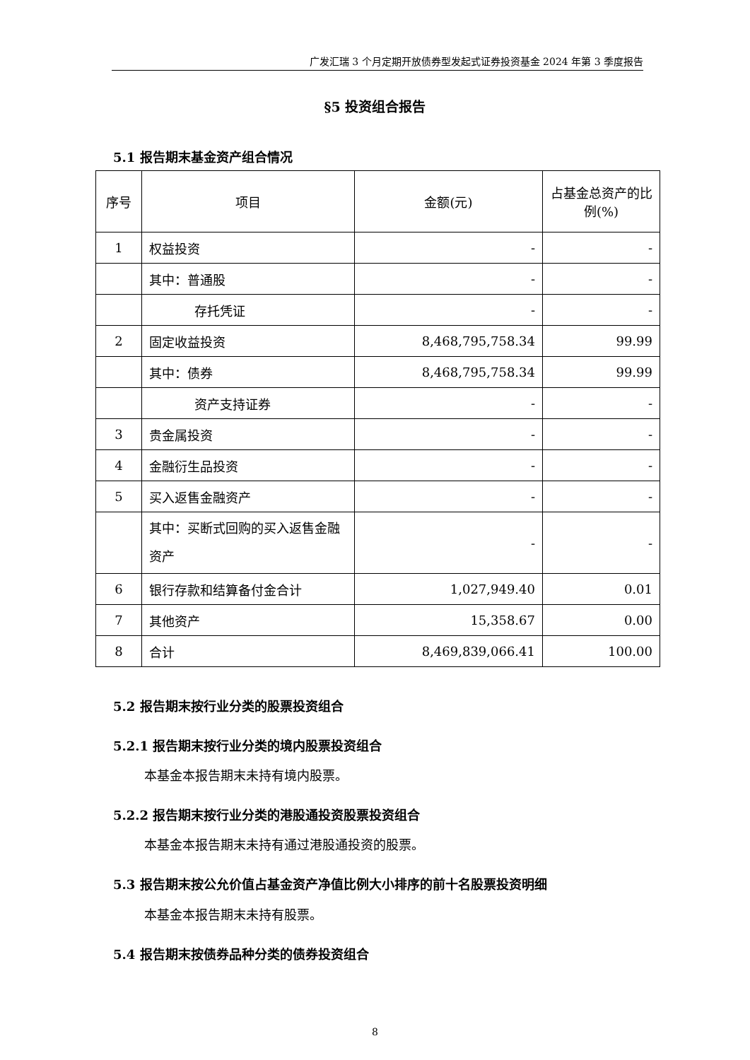广发汇瑞 3 个月定期开放债券型发起式证券投资基金 2024 年第 3 季度报告
§5 投资组合报告
5.1 报告期末基金资产组合情况
| 序号 | 项目 | 金额(元) | 占基金总资产的比例(%) |
| --- | --- | --- | --- |
| 1 | 权益投资 | - | - |
| | 其中：普通股 | - | - |
| | 存托凭证 | - | - |
| 2 | 固定收益投资 | 8,468,795,758.34 | 99.99 |
| | 其中：债券 | 8,468,795,758.34 | 99.99 |
| | 资产支持证券 | - | - |
| 3 | 贵金属投资 | - | - |
| 4 | 金融衍生品投资 | - | - |
| 5 | 买入返售金融资产 | - | - |
| | 其中：买断式回购的买入返售金融资产 | - | - |
| 6 | 银行存款和结算备付金合计 | 1,027,949.40 | 0.01 |
| 7 | 其他资产 | 15,358.67 | 0.00 |
| 8 | 合计 | 8,469,839,066.41 | 100.00 |
5.2 报告期末按行业分类的股票投资组合
5.2.1 报告期末按行业分类的境内股票投资组合
本基金本报告期末未持有境内股票。
5.2.2 报告期末按行业分类的港股通投资股票投资组合
本基金本报告期末未持有通过港股通投资的股票。
5.3 报告期末按公允价值占基金资产净值比例大小排序的前十名股票投资明细
本基金本报告期末未持有股票。
5.4 报告期末按债券品种分类的债券投资组合
8